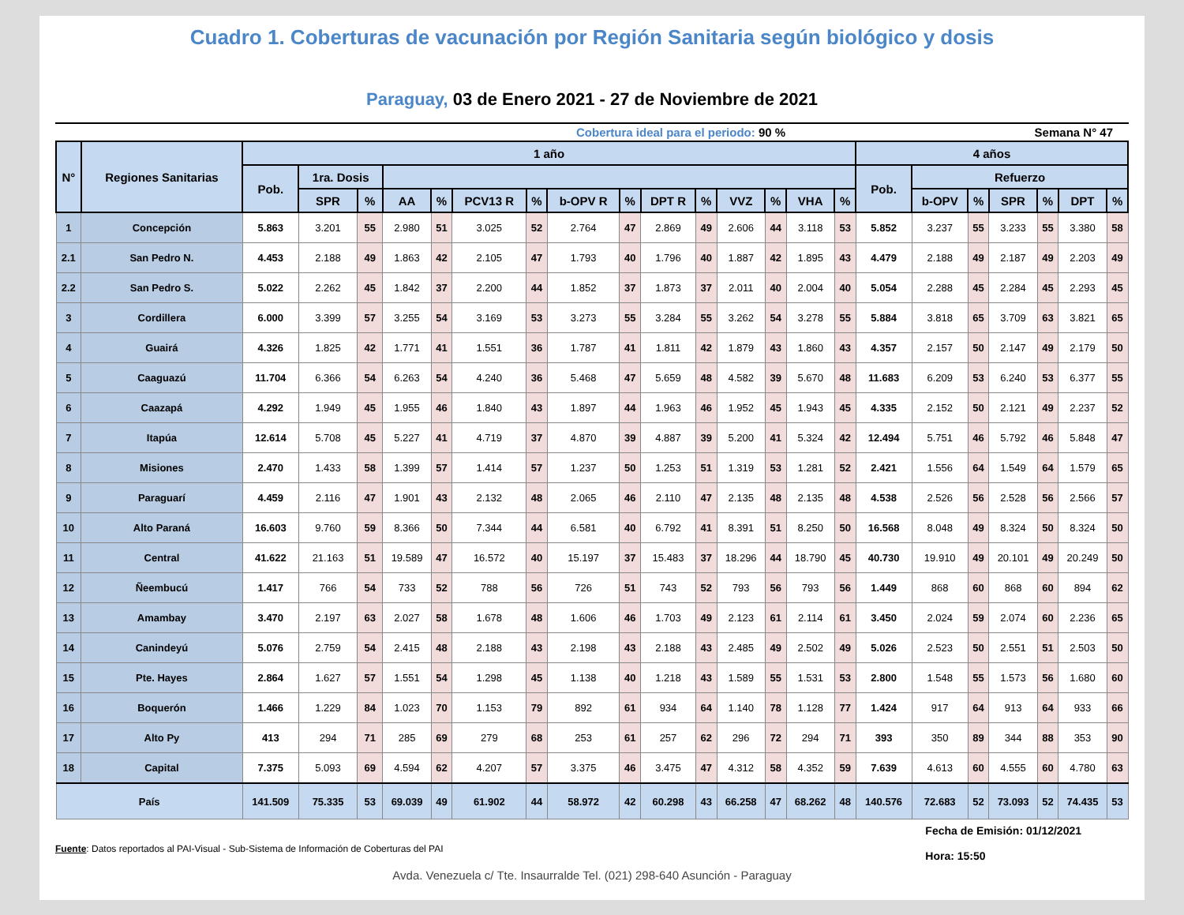Cuadro 1. Coberturas de vacunación por Región Sanitaria según biológico y dosis
Paraguay, 03 de Enero 2021 - 27 de Noviembre de 2021
Cobertura ideal para el periodo: 90 %
Semana N° 47
| N° | Regiones Sanitarias | 1 año | | | | | | | | | | | | | | | 4 años | | | | | | |
| --- | --- | --- | --- | --- | --- | --- | --- | --- | --- | --- | --- | --- | --- | --- | --- | --- | --- | --- | --- | --- | --- | --- | --- |
| | | Pob. | 1ra. Dosis | | | | | | | | | | | | | | Pob. | Refuerzo | | | | | |
| | | | SPR | % | AA | % | PCV13 R | % | b-OPV R | % | DPT R | % | VVZ | % | VHA | % | | b-OPV | % | SPR | % | DPT | % |
| 1 | Concepción | 5.863 | 3.201 | 55 | 2.980 | 51 | 3.025 | 52 | 2.764 | 47 | 2.869 | 49 | 2.606 | 44 | 3.118 | 53 | 5.852 | 3.237 | 55 | 3.233 | 55 | 3.380 | 58 |
| 2.1 | San Pedro N. | 4.453 | 2.188 | 49 | 1.863 | 42 | 2.105 | 47 | 1.793 | 40 | 1.796 | 40 | 1.887 | 42 | 1.895 | 43 | 4.479 | 2.188 | 49 | 2.187 | 49 | 2.203 | 49 |
| 2.2 | San Pedro S. | 5.022 | 2.262 | 45 | 1.842 | 37 | 2.200 | 44 | 1.852 | 37 | 1.873 | 37 | 2.011 | 40 | 2.004 | 40 | 5.054 | 2.288 | 45 | 2.284 | 45 | 2.293 | 45 |
| 3 | Cordillera | 6.000 | 3.399 | 57 | 3.255 | 54 | 3.169 | 53 | 3.273 | 55 | 3.284 | 55 | 3.262 | 54 | 3.278 | 55 | 5.884 | 3.818 | 65 | 3.709 | 63 | 3.821 | 65 |
| 4 | Guairá | 4.326 | 1.825 | 42 | 1.771 | 41 | 1.551 | 36 | 1.787 | 41 | 1.811 | 42 | 1.879 | 43 | 1.860 | 43 | 4.357 | 2.157 | 50 | 2.147 | 49 | 2.179 | 50 |
| 5 | Caaguazú | 11.704 | 6.366 | 54 | 6.263 | 54 | 4.240 | 36 | 5.468 | 47 | 5.659 | 48 | 4.582 | 39 | 5.670 | 48 | 11.683 | 6.209 | 53 | 6.240 | 53 | 6.377 | 55 |
| 6 | Caazapá | 4.292 | 1.949 | 45 | 1.955 | 46 | 1.840 | 43 | 1.897 | 44 | 1.963 | 46 | 1.952 | 45 | 1.943 | 45 | 4.335 | 2.152 | 50 | 2.121 | 49 | 2.237 | 52 |
| 7 | Itapúa | 12.614 | 5.708 | 45 | 5.227 | 41 | 4.719 | 37 | 4.870 | 39 | 4.887 | 39 | 5.200 | 41 | 5.324 | 42 | 12.494 | 5.751 | 46 | 5.792 | 46 | 5.848 | 47 |
| 8 | Misiones | 2.470 | 1.433 | 58 | 1.399 | 57 | 1.414 | 57 | 1.237 | 50 | 1.253 | 51 | 1.319 | 53 | 1.281 | 52 | 2.421 | 1.556 | 64 | 1.549 | 64 | 1.579 | 65 |
| 9 | Paraguarí | 4.459 | 2.116 | 47 | 1.901 | 43 | 2.132 | 48 | 2.065 | 46 | 2.110 | 47 | 2.135 | 48 | 2.135 | 48 | 4.538 | 2.526 | 56 | 2.528 | 56 | 2.566 | 57 |
| 10 | Alto Paraná | 16.603 | 9.760 | 59 | 8.366 | 50 | 7.344 | 44 | 6.581 | 40 | 6.792 | 41 | 8.391 | 51 | 8.250 | 50 | 16.568 | 8.048 | 49 | 8.324 | 50 | 8.324 | 50 |
| 11 | Central | 41.622 | 21.163 | 51 | 19.589 | 47 | 16.572 | 40 | 15.197 | 37 | 15.483 | 37 | 18.296 | 44 | 18.790 | 45 | 40.730 | 19.910 | 49 | 20.101 | 49 | 20.249 | 50 |
| 12 | Ñeembucú | 1.417 | 766 | 54 | 733 | 52 | 788 | 56 | 726 | 51 | 743 | 52 | 793 | 56 | 793 | 56 | 1.449 | 868 | 60 | 868 | 60 | 894 | 62 |
| 13 | Amambay | 3.470 | 2.197 | 63 | 2.027 | 58 | 1.678 | 48 | 1.606 | 46 | 1.703 | 49 | 2.123 | 61 | 2.114 | 61 | 3.450 | 2.024 | 59 | 2.074 | 60 | 2.236 | 65 |
| 14 | Canindeyú | 5.076 | 2.759 | 54 | 2.415 | 48 | 2.188 | 43 | 2.198 | 43 | 2.188 | 43 | 2.485 | 49 | 2.502 | 49 | 5.026 | 2.523 | 50 | 2.551 | 51 | 2.503 | 50 |
| 15 | Pte. Hayes | 2.864 | 1.627 | 57 | 1.551 | 54 | 1.298 | 45 | 1.138 | 40 | 1.218 | 43 | 1.589 | 55 | 1.531 | 53 | 2.800 | 1.548 | 55 | 1.573 | 56 | 1.680 | 60 |
| 16 | Boquerón | 1.466 | 1.229 | 84 | 1.023 | 70 | 1.153 | 79 | 892 | 61 | 934 | 64 | 1.140 | 78 | 1.128 | 77 | 1.424 | 917 | 64 | 913 | 64 | 933 | 66 |
| 17 | Alto Py | 413 | 294 | 71 | 285 | 69 | 279 | 68 | 253 | 61 | 257 | 62 | 296 | 72 | 294 | 71 | 393 | 350 | 89 | 344 | 88 | 353 | 90 |
| 18 | Capital | 7.375 | 5.093 | 69 | 4.594 | 62 | 4.207 | 57 | 3.375 | 46 | 3.475 | 47 | 4.312 | 58 | 4.352 | 59 | 7.639 | 4.613 | 60 | 4.555 | 60 | 4.780 | 63 |
| País | | 141.509 | 75.335 | 53 | 69.039 | 49 | 61.902 | 44 | 58.972 | 42 | 60.298 | 43 | 66.258 | 47 | 68.262 | 48 | 140.576 | 72.683 | 52 | 73.093 | 52 | 74.435 | 53 |
Fuente: Datos reportados al PAI-Visual - Sub-Sistema de Información de Coberturas del PAI
Fecha de Emisión: 01/12/2021
Hora: 15:50
Avda. Venezuela c/ Tte. Insaurralde Tel. (021) 298-640 Asunción - Paraguay